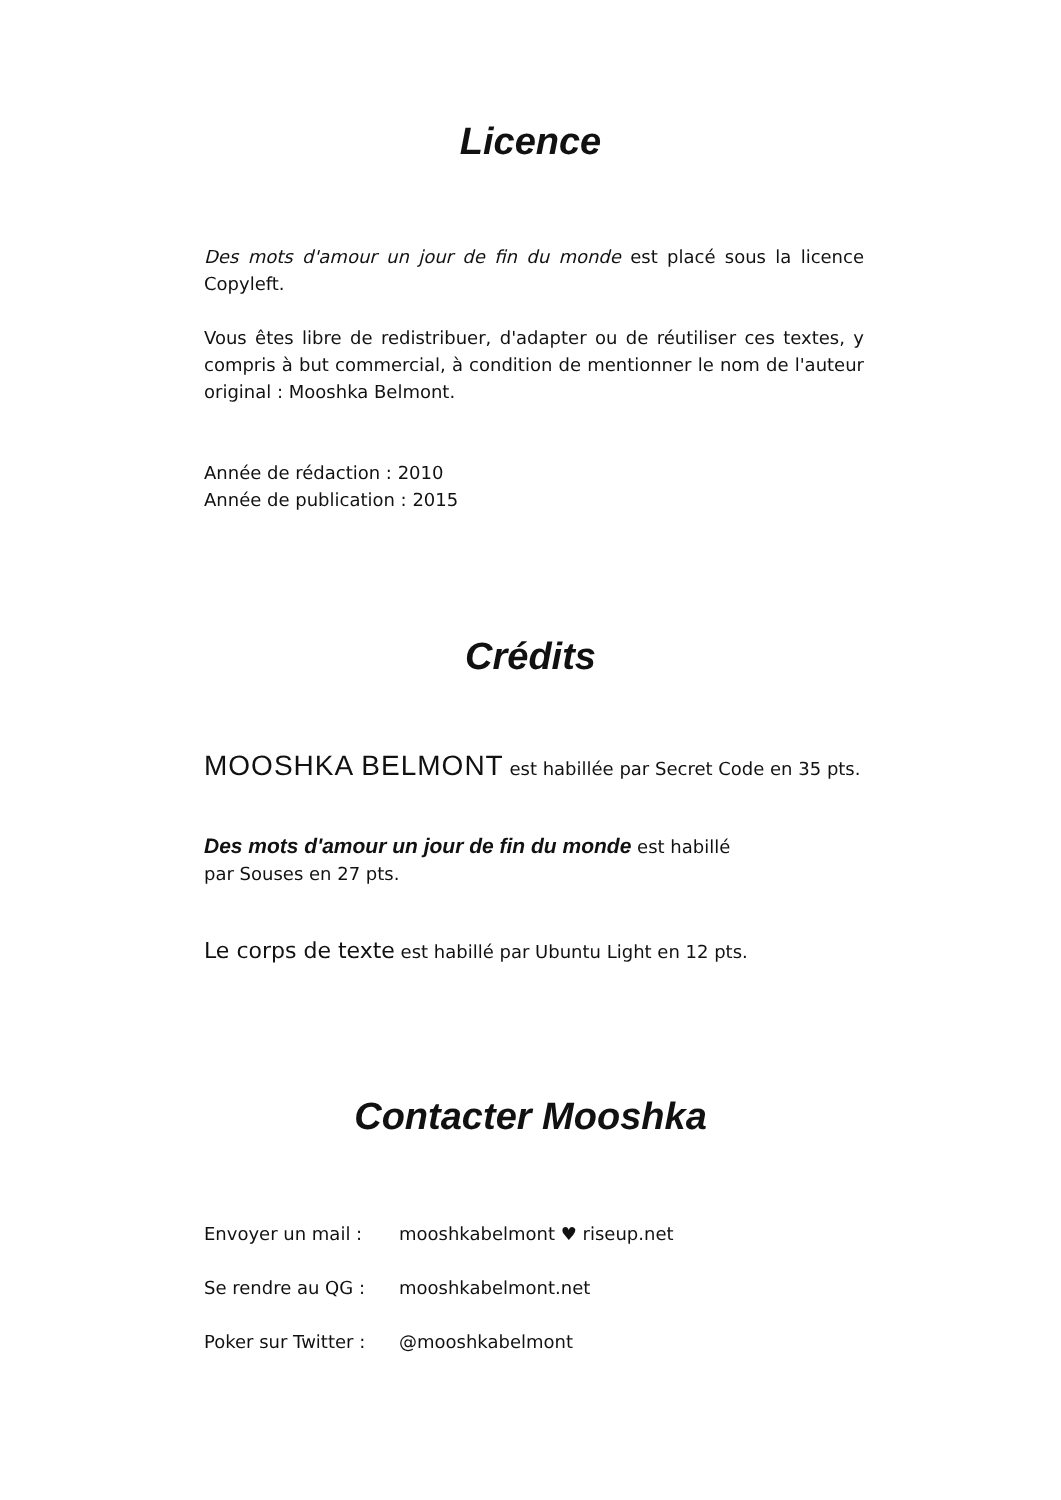Licence
Des mots d'amour un jour de fin du monde est placé sous la licence Copyleft.
Vous êtes libre de redistribuer, d'adapter ou de réutiliser ces textes, y compris à but commercial, à condition de mentionner le nom de l'auteur original : Mooshka Belmont.
Année de rédaction : 2010
Année de publication : 2015
Crédits
MOOSHKA BELMONT est habillée par Secret Code en 35 pts.
Des mots d'amour un jour de fin du monde est habillé
par Souses en 27 pts.
Le corps de texte est habillé par Ubuntu Light en 12 pts.
Contacter Mooshka
Envoyer un mail : mooshkabelmont ♥ riseup.net
Se rendre au QG : mooshkabelmont.net
Poker sur Twitter : @mooshkabelmont